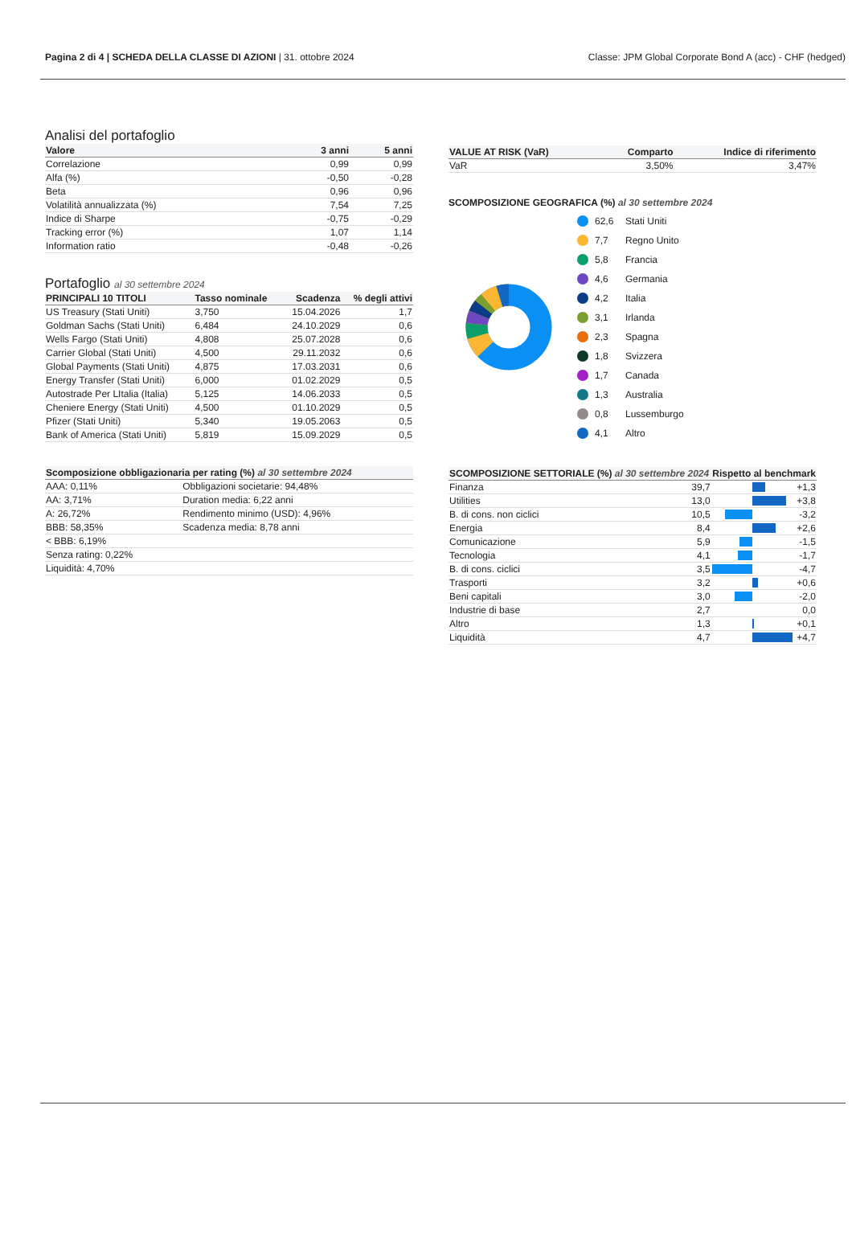Pagina 2 di 4 | SCHEDA DELLA CLASSE DI AZIONI | 31. ottobre 2024
Classe: JPM Global Corporate Bond A (acc) - CHF (hedged)
Analisi del portafoglio
| Valore | 3 anni | 5 anni |
| --- | --- | --- |
| Correlazione | 0,99 | 0,99 |
| Alfa (%) | -0,50 | -0,28 |
| Beta | 0,96 | 0,96 |
| Volatilità annualizzata (%) | 7,54 | 7,25 |
| Indice di Sharpe | -0,75 | -0,29 |
| Tracking error (%) | 1,07 | 1,14 |
| Information ratio | -0,48 | -0,26 |
Portafoglio al 30 settembre 2024
| PRINCIPALI 10 TITOLI | Tasso nominale | Scadenza | % degli attivi |
| --- | --- | --- | --- |
| US Treasury (Stati Uniti) | 3,750 | 15.04.2026 | 1,7 |
| Goldman Sachs (Stati Uniti) | 6,484 | 24.10.2029 | 0,6 |
| Wells Fargo (Stati Uniti) | 4,808 | 25.07.2028 | 0,6 |
| Carrier Global (Stati Uniti) | 4,500 | 29.11.2032 | 0,6 |
| Global Payments (Stati Uniti) | 4,875 | 17.03.2031 | 0,6 |
| Energy Transfer (Stati Uniti) | 6,000 | 01.02.2029 | 0,5 |
| Autostrade Per LItalia (Italia) | 5,125 | 14.06.2033 | 0,5 |
| Cheniere Energy (Stati Uniti) | 4,500 | 01.10.2029 | 0,5 |
| Pfizer (Stati Uniti) | 5,340 | 19.05.2063 | 0,5 |
| Bank of America (Stati Uniti) | 5,819 | 15.09.2029 | 0,5 |
| Scomposizione obbligazionaria per rating (%) al 30 settembre 2024 | |
| --- | --- |
| AAA: 0,11% | Obbligazioni societarie: 94,48% |
| AA: 3,71% | Duration media: 6,22 anni |
| A: 26,72% | Rendimento minimo (USD): 4,96% |
| BBB: 58,35% | Scadenza media: 8,78 anni |
| < BBB: 6,19% | |
| Senza rating: 0,22% | |
| Liquidità: 4,70% | |
| VALUE AT RISK (VaR) | Comparto | Indice di riferimento |
| --- | --- | --- |
| VaR | 3,50% | 3,47% |
SCOMPOSIZIONE GEOGRAFICA (%) al 30 settembre 2024
62,6 Stati Uniti
7,7 Regno Unito
5,8 Francia
4,6 Germania
4,2 Italia
3,1 Irlanda
2,3 Spagna
1,8 Svizzera
1,7 Canada
1,3 Australia
0,8 Lussemburgo
4,1 Altro
| SCOMPOSIZIONE SETTORIALE (%) al 30 settembre 2024 | | Rispetto al benchmark | |
| --- | --- | --- | --- |
| Finanza | 39,7 | | +1,3 |
| Utilities | 13,0 | | +3,8 |
| B. di cons. non ciclici | 10,5 | | -3,2 |
| Energia | 8,4 | | +2,6 |
| Comunicazione | 5,9 | | -1,5 |
| Tecnologia | 4,1 | | -1,7 |
| B. di cons. ciclici | 3,5 | | -4,7 |
| Trasporti | 3,2 | | +0,6 |
| Beni capitali | 3,0 | | -2,0 |
| Industrie di base | 2,7 | | 0,0 |
| Altro | 1,3 | | +0,1 |
| Liquidità | 4,7 | | +4,7 |